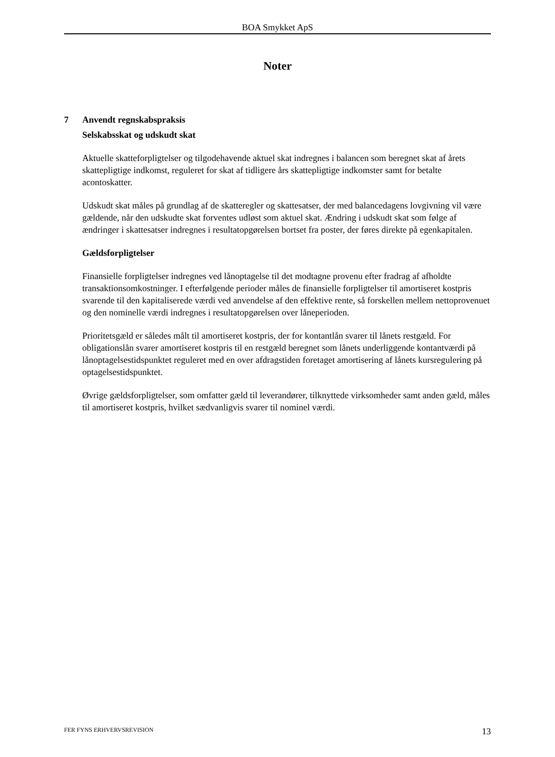BOA Smykket ApS
Noter
7 Anvendt regnskabspraksis
Selskabsskat og udskudt skat
Aktuelle skatteforpligtelser og tilgodehavende aktuel skat indregnes i balancen som beregnet skat af årets skattepligtige indkomst, reguleret for skat af tidligere års skattepligtige indkomster samt for betalte acontoskatter.
Udskudt skat måles på grundlag af de skatteregler og skattesatser, der med balancedagens lovgivning vil være gældende, når den udskudte skat forventes udløst som aktuel skat. Ændring i udskudt skat som følge af ændringer i skattesatser indregnes i resultatopgørelsen bortset fra poster, der føres direkte på egenkapitalen.
Gældsforpligtelser
Finansielle forpligtelser indregnes ved lånoptagelse til det modtagne provenu efter fradrag af afholdte transaktionsomkostninger. I efterfølgende perioder måles de finansielle forpligtelser til amortiseret kostpris svarende til den kapitaliserede værdi ved anvendelse af den effektive rente, så forskellen mellem nettoprovenuet og den nominelle værdi indregnes i resultatopgørelsen over låneperioden.
Prioritetsgæld er således målt til amortiseret kostpris, der for kontantlån svarer til lånets restgæld. For obligationslån svarer amortiseret kostpris til en restgæld beregnet som lånets underliggende kontantværdi på lånoptagelsestidspunktet reguleret med en over afdragstiden foretaget amortisering af lånets kursregulering på optagelsestidspunktet.
Øvrige gældsforpligtelser, som omfatter gæld til leverandører, tilknyttede virksomheder samt anden gæld, måles til amortiseret kostpris, hvilket sædvanligvis svarer til nominel værdi.
FER FYNS ERHVERVSREVISION 13